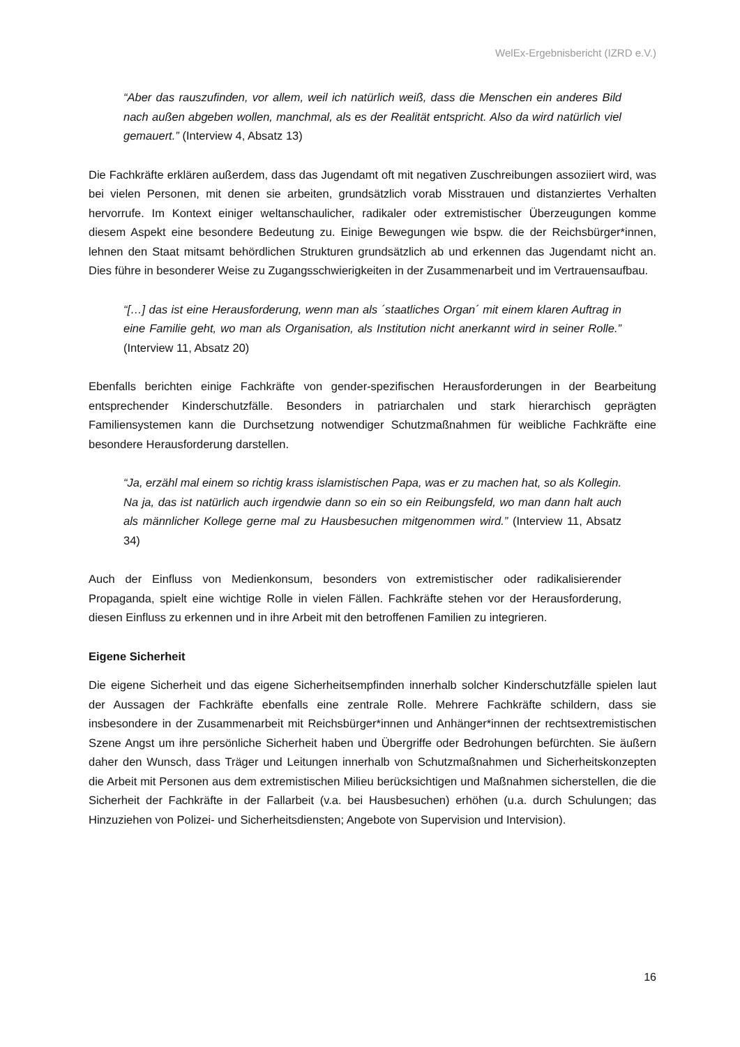WelEx-Ergebnisbericht (IZRD e.V.)
“Aber das rauszufinden, vor allem, weil ich natürlich weiß, dass die Menschen ein anderes Bild nach außen abgeben wollen, manchmal, als es der Realität entspricht. Also da wird natürlich viel gemauert.” (Interview 4, Absatz 13)
Die Fachkräfte erklären außerdem, dass das Jugendamt oft mit negativen Zuschreibungen assoziiert wird, was bei vielen Personen, mit denen sie arbeiten, grundsätzlich vorab Misstrauen und distanziertes Verhalten hervorrufe. Im Kontext einiger weltanschaulicher, radikaler oder extremistischer Überzeugungen komme diesem Aspekt eine besondere Bedeutung zu. Einige Bewegungen wie bspw. die der Reichsbürger*innen, lehnen den Staat mitsamt behördlichen Strukturen grundsätzlich ab und erkennen das Jugendamt nicht an. Dies führe in besonderer Weise zu Zugangsschwierigkeiten in der Zusammenarbeit und im Vertrauensaufbau.
“[…] das ist eine Herausforderung, wenn man als ´staatliches Organ´ mit einem klaren Auftrag in eine Familie geht, wo man als Organisation, als Institution nicht anerkannt wird in seiner Rolle.” (Interview 11, Absatz 20)
Ebenfalls berichten einige Fachkräfte von gender-spezifischen Herausforderungen in der Bearbeitung entsprechender Kinderschutzfälle. Besonders in patriarchalen und stark hierarchisch geprägten Familiensystemen kann die Durchsetzung notwendiger Schutzmaßnahmen für weibliche Fachkräfte eine besondere Herausforderung darstellen.
“Ja, erzähl mal einem so richtig krass islamistischen Papa, was er zu machen hat, so als Kollegin. Na ja, das ist natürlich auch irgendwie dann so ein so ein Reibungsfeld, wo man dann halt auch als männlicher Kollege gerne mal zu Hausbesuchen mitgenommen wird.” (Interview 11, Absatz 34)
Auch der Einfluss von Medienkonsum, besonders von extremistischer oder radikalisierender Propaganda, spielt eine wichtige Rolle in vielen Fällen. Fachkräfte stehen vor der Herausforderung, diesen Einfluss zu erkennen und in ihre Arbeit mit den betroffenen Familien zu integrieren.
Eigene Sicherheit
Die eigene Sicherheit und das eigene Sicherheitsempfinden innerhalb solcher Kinderschutzfälle spielen laut der Aussagen der Fachkräfte ebenfalls eine zentrale Rolle. Mehrere Fachkräfte schildern, dass sie insbesondere in der Zusammenarbeit mit Reichsbürger*innen und Anhänger*innen der rechtsextremistischen Szene Angst um ihre persönliche Sicherheit haben und Übergriffe oder Bedrohungen befürchten. Sie äußern daher den Wunsch, dass Träger und Leitungen innerhalb von Schutzmaßnahmen und Sicherheitskonzepten die Arbeit mit Personen aus dem extremistischen Milieu berücksichtigen und Maßnahmen sicherstellen, die die Sicherheit der Fachkräfte in der Fallarbeit (v.a. bei Hausbesuchen) erhöhen (u.a. durch Schulungen; das Hinzuziehen von Polizei- und Sicherheitsdiensten; Angebote von Supervision und Intervision).
16